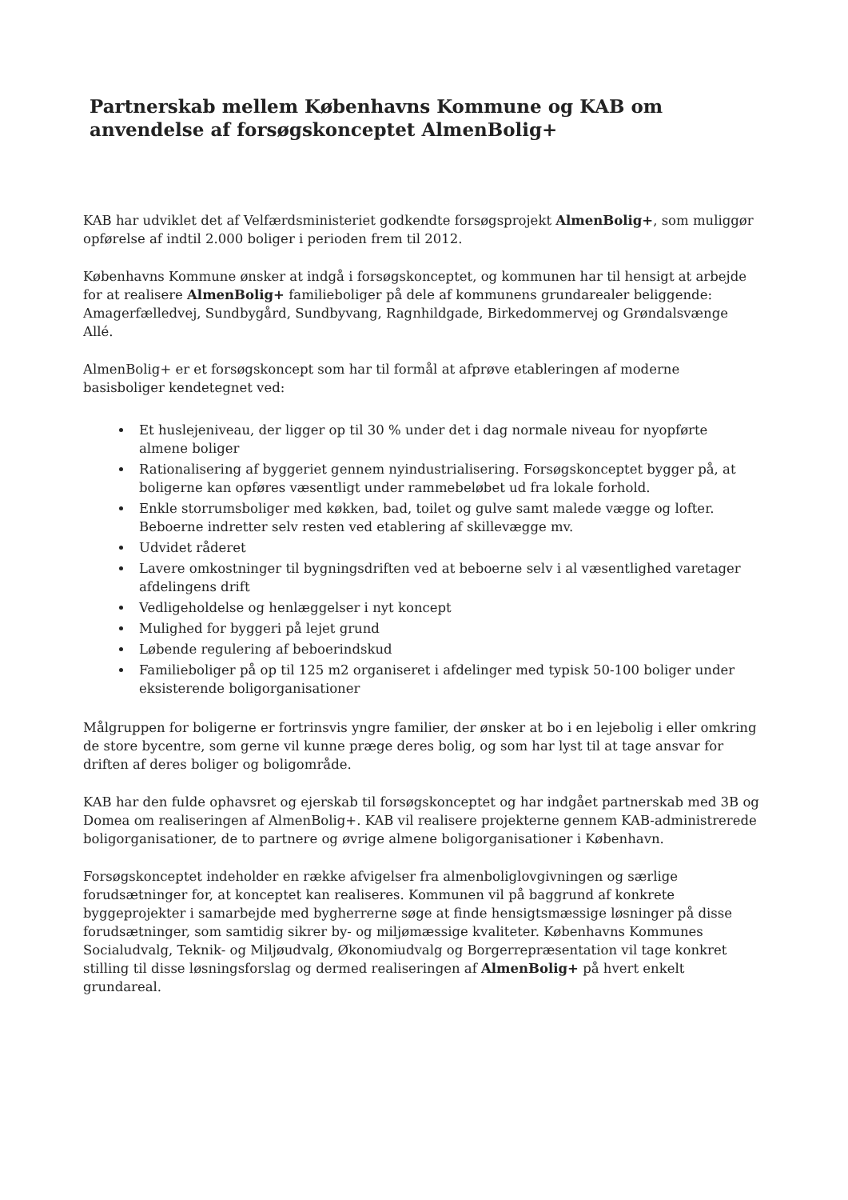Partnerskab mellem Københavns Kommune og KAB om anvendelse af forsøgskonceptet AlmenBolig+
KAB har udviklet det af Velfærdsministeriet godkendte forsøgsprojekt AlmenBolig+, som muliggør opførelse af indtil 2.000 boliger i perioden frem til 2012.
Københavns Kommune ønsker at indgå i forsøgskonceptet, og kommunen har til hensigt at arbejde for at realisere AlmenBolig+ familieboliger på dele af kommunens grundarealer beliggende: Amagerfælledvej, Sundbygård, Sundbyvang, Ragnhildgade, Birkedommervej og Grøndalsvænge Allé.
AlmenBolig+ er et forsøgskoncept som har til formål at afprøve etableringen af moderne basisboliger kendetegnet ved:
Et huslejeniveau, der ligger op til 30 % under det i dag normale niveau for nyopførte almene boliger
Rationalisering af byggeriet gennem nyindustrialisering. Forsøgskonceptet bygger på, at boligerne kan opføres væsentligt under rammebeløbet ud fra lokale forhold.
Enkle storrumsboliger med køkken, bad, toilet og gulve samt malede vægge og lofter. Beboerne indretter selv resten ved etablering af skillevægge mv.
Udvidet råderet
Lavere omkostninger til bygningsdriften ved at beboerne selv i al væsentlighed varetager afdelingens drift
Vedligeholdelse og henlæggelser i nyt koncept
Mulighed for byggeri på lejet grund
Løbende regulering af beboerindskud
Familieboliger på op til 125 m2 organiseret i afdelinger med typisk 50-100 boliger under eksisterende boligorganisationer
Målgruppen for boligerne er fortrinsvis yngre familier, der ønsker at bo i en lejebolig i eller omkring de store bycentre, som gerne vil kunne præge deres bolig, og som har lyst til at tage ansvar for driften af deres boliger og boligområde.
KAB har den fulde ophavsret og ejerskab til forsøgskonceptet og har indgået partnerskab med 3B og Domea om realiseringen af AlmenBolig+. KAB vil realisere projekterne gennem KAB-administrerede boligorganisationer, de to partnere og øvrige almene boligorganisationer i København.
Forsøgskonceptet indeholder en række afvigelser fra almenboliglovgivningen og særlige forudsætninger for, at konceptet kan realiseres. Kommunen vil på baggrund af konkrete byggeprojekter i samarbejde med bygherrerne søge at finde hensigtsmæssige løsninger på disse forudsætninger, som samtidig sikrer by- og miljømæssige kvaliteter. Københavns Kommunes Socialudvalg, Teknik- og Miljøudvalg, Økonomiudvalg og Borgerrepræsentation vil tage konkret stilling til disse løsningsforslag og dermed realiseringen af AlmenBolig+ på hvert enkelt grundareal.